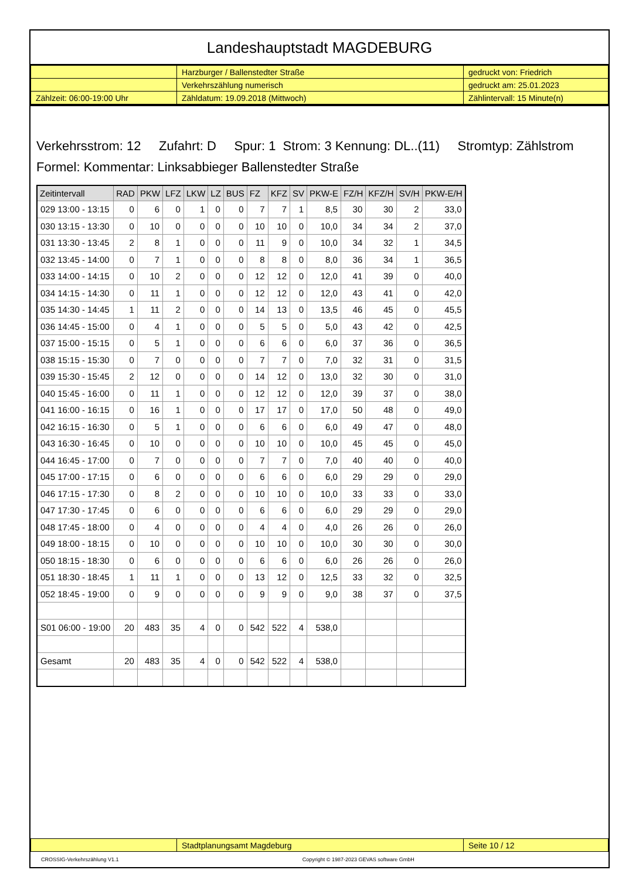Landeshauptstadt MAGDEBURG
| | Harzburger / Ballenstedter Straße | gedruckt von: Friedrich |
| | Verkehrszählung numerisch | gedruckt am: 25.01.2023 |
| Zählzeit: 06:00-19:00 Uhr | Zähldatum: 19.09.2018 (Mittwoch) | Zählintervall: 15 Minute(n) |
Verkehrsstrom: 12 Zufahrt: D Spur: 1 Strom: 3 Kennung: DL..(11) Stromtyp: Zählstrom
Formel: Kommentar: Linksabbieger Ballenstedter Straße
| Zeitintervall | RAD | PKW | LFZ | LKW | LZ | BUS | FZ | KFZ | SV | PKW-E | FZ/H | KFZ/H | SV/H | PKW-E/H |
| --- | --- | --- | --- | --- | --- | --- | --- | --- | --- | --- | --- | --- | --- | --- |
| 029 13:00 - 13:15 | 0 | 6 | 0 | 1 | 0 | 0 | 7 | 7 | 1 | 8,5 | 30 | 30 | 2 | 33,0 |
| 030 13:15 - 13:30 | 0 | 10 | 0 | 0 | 0 | 0 | 10 | 10 | 0 | 10,0 | 34 | 34 | 2 | 37,0 |
| 031 13:30 - 13:45 | 2 | 8 | 1 | 0 | 0 | 0 | 11 | 9 | 0 | 10,0 | 34 | 32 | 1 | 34,5 |
| 032 13:45 - 14:00 | 0 | 7 | 1 | 0 | 0 | 0 | 8 | 8 | 0 | 8,0 | 36 | 34 | 1 | 36,5 |
| 033 14:00 - 14:15 | 0 | 10 | 2 | 0 | 0 | 0 | 12 | 12 | 0 | 12,0 | 41 | 39 | 0 | 40,0 |
| 034 14:15 - 14:30 | 0 | 11 | 1 | 0 | 0 | 0 | 12 | 12 | 0 | 12,0 | 43 | 41 | 0 | 42,0 |
| 035 14:30 - 14:45 | 1 | 11 | 2 | 0 | 0 | 0 | 14 | 13 | 0 | 13,5 | 46 | 45 | 0 | 45,5 |
| 036 14:45 - 15:00 | 0 | 4 | 1 | 0 | 0 | 0 | 5 | 5 | 0 | 5,0 | 43 | 42 | 0 | 42,5 |
| 037 15:00 - 15:15 | 0 | 5 | 1 | 0 | 0 | 0 | 6 | 6 | 0 | 6,0 | 37 | 36 | 0 | 36,5 |
| 038 15:15 - 15:30 | 0 | 7 | 0 | 0 | 0 | 0 | 7 | 7 | 0 | 7,0 | 32 | 31 | 0 | 31,5 |
| 039 15:30 - 15:45 | 2 | 12 | 0 | 0 | 0 | 0 | 14 | 12 | 0 | 13,0 | 32 | 30 | 0 | 31,0 |
| 040 15:45 - 16:00 | 0 | 11 | 1 | 0 | 0 | 0 | 12 | 12 | 0 | 12,0 | 39 | 37 | 0 | 38,0 |
| 041 16:00 - 16:15 | 0 | 16 | 1 | 0 | 0 | 0 | 17 | 17 | 0 | 17,0 | 50 | 48 | 0 | 49,0 |
| 042 16:15 - 16:30 | 0 | 5 | 1 | 0 | 0 | 0 | 6 | 6 | 0 | 6,0 | 49 | 47 | 0 | 48,0 |
| 043 16:30 - 16:45 | 0 | 10 | 0 | 0 | 0 | 0 | 10 | 10 | 0 | 10,0 | 45 | 45 | 0 | 45,0 |
| 044 16:45 - 17:00 | 0 | 7 | 0 | 0 | 0 | 0 | 7 | 7 | 0 | 7,0 | 40 | 40 | 0 | 40,0 |
| 045 17:00 - 17:15 | 0 | 6 | 0 | 0 | 0 | 0 | 6 | 6 | 0 | 6,0 | 29 | 29 | 0 | 29,0 |
| 046 17:15 - 17:30 | 0 | 8 | 2 | 0 | 0 | 0 | 10 | 10 | 0 | 10,0 | 33 | 33 | 0 | 33,0 |
| 047 17:30 - 17:45 | 0 | 6 | 0 | 0 | 0 | 0 | 6 | 6 | 0 | 6,0 | 29 | 29 | 0 | 29,0 |
| 048 17:45 - 18:00 | 0 | 4 | 0 | 0 | 0 | 0 | 4 | 4 | 0 | 4,0 | 26 | 26 | 0 | 26,0 |
| 049 18:00 - 18:15 | 0 | 10 | 0 | 0 | 0 | 0 | 10 | 10 | 0 | 10,0 | 30 | 30 | 0 | 30,0 |
| 050 18:15 - 18:30 | 0 | 6 | 0 | 0 | 0 | 0 | 6 | 6 | 0 | 6,0 | 26 | 26 | 0 | 26,0 |
| 051 18:30 - 18:45 | 1 | 11 | 1 | 0 | 0 | 0 | 13 | 12 | 0 | 12,5 | 33 | 32 | 0 | 32,5 |
| 052 18:45 - 19:00 | 0 | 9 | 0 | 0 | 0 | 0 | 9 | 9 | 0 | 9,0 | 38 | 37 | 0 | 37,5 |
| S01 06:00 - 19:00 | 20 | 483 | 35 | 4 | 0 | 0 | 542 | 522 | 4 | 538,0 | | | | |
| Gesamt | 20 | 483 | 35 | 4 | 0 | 0 | 542 | 522 | 4 | 538,0 | | | | |
| | Stadtplanungsamt Magdeburg | Seite 10 / 12 |
CROSSIG-Verkehrszählung V1.1 Copyright © 1987-2023 GEVAS software GmbH